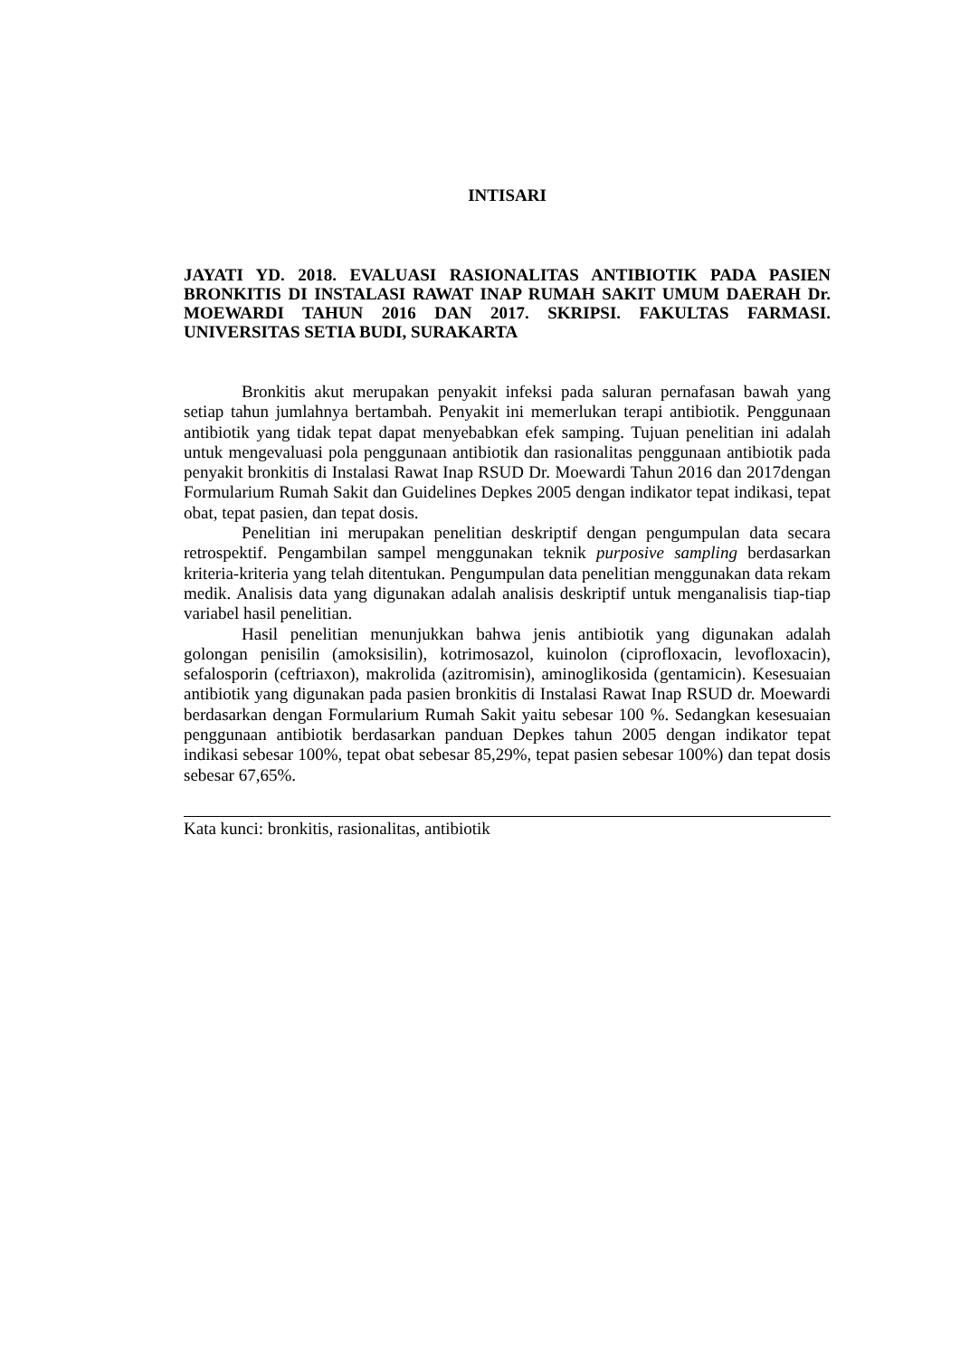INTISARI
JAYATI YD. 2018. EVALUASI RASIONALITAS ANTIBIOTIK PADA PASIEN BRONKITIS DI INSTALASI RAWAT INAP RUMAH SAKIT UMUM DAERAH Dr. MOEWARDI TAHUN 2016 DAN 2017. SKRIPSI. FAKULTAS FARMASI. UNIVERSITAS SETIA BUDI, SURAKARTA
Bronkitis akut merupakan penyakit infeksi pada saluran pernafasan bawah yang setiap tahun jumlahnya bertambah. Penyakit ini memerlukan terapi antibiotik. Penggunaan antibiotik yang tidak tepat dapat menyebabkan efek samping. Tujuan penelitian ini adalah untuk mengevaluasi pola penggunaan antibiotik dan rasionalitas penggunaan antibiotik pada penyakit bronkitis di Instalasi Rawat Inap RSUD Dr. Moewardi Tahun 2016 dan 2017dengan Formularium Rumah Sakit dan Guidelines Depkes 2005 dengan indikator tepat indikasi, tepat obat, tepat pasien, dan tepat dosis.
Penelitian ini merupakan penelitian deskriptif dengan pengumpulan data secara retrospektif. Pengambilan sampel menggunakan teknik purposive sampling berdasarkan kriteria-kriteria yang telah ditentukan. Pengumpulan data penelitian menggunakan data rekam medik. Analisis data yang digunakan adalah analisis deskriptif untuk menganalisis tiap-tiap variabel hasil penelitian.
Hasil penelitian menunjukkan bahwa jenis antibiotik yang digunakan adalah golongan penisilin (amoksisilin), kotrimosazol, kuinolon (ciprofloxacin, levofloxacin), sefalosporin (ceftriaxon), makrolida (azitromisin), aminoglikosida (gentamicin). Kesesuaian antibiotik yang digunakan pada pasien bronkitis di Instalasi Rawat Inap RSUD dr. Moewardi berdasarkan dengan Formularium Rumah Sakit yaitu sebesar 100 %. Sedangkan kesesuaian penggunaan antibiotik berdasarkan panduan Depkes tahun 2005 dengan indikator tepat indikasi sebesar 100%, tepat obat sebesar 85,29%, tepat pasien sebesar 100%) dan tepat dosis sebesar 67,65%.
Kata kunci: bronkitis, rasionalitas, antibiotik